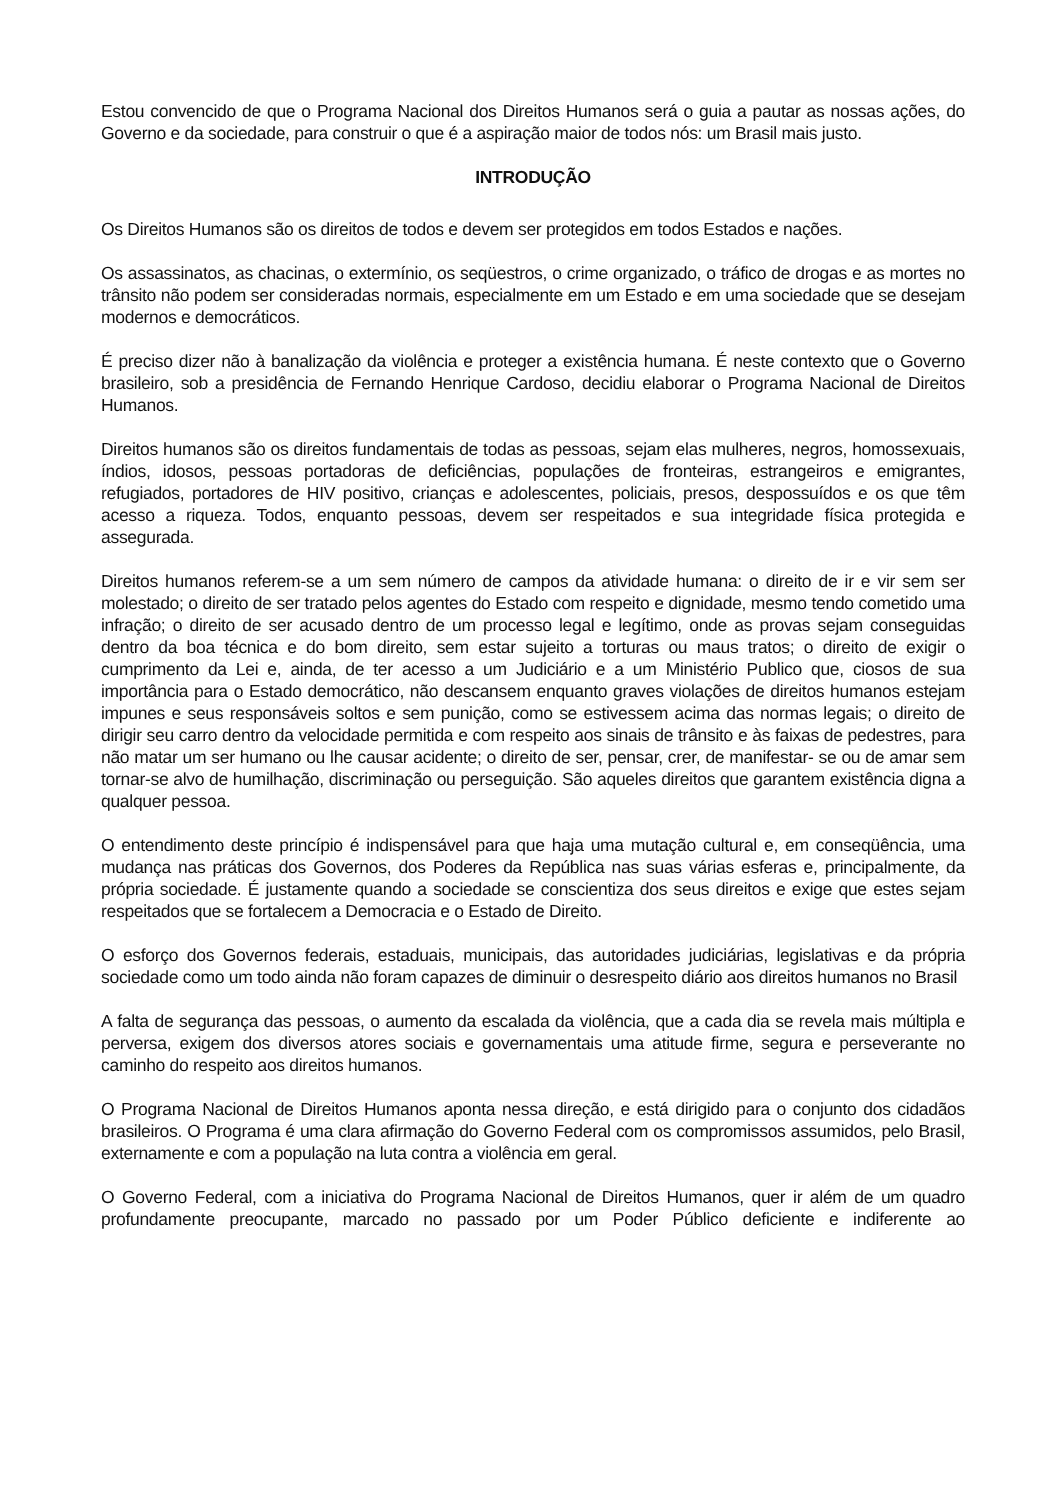Estou convencido de que o Programa Nacional dos Direitos Humanos será o guia a pautar as nossas ações, do Governo e da sociedade, para construir o que é a aspiração maior de todos nós: um Brasil mais justo.
INTRODUÇÃO
Os Direitos Humanos são os direitos de todos e devem ser protegidos em todos Estados e nações.
Os assassinatos, as chacinas, o extermínio, os seqüestros, o crime organizado, o tráfico de drogas e as mortes no trânsito não podem ser consideradas normais, especialmente em um Estado e em uma sociedade que se desejam modernos e democráticos.
É preciso dizer não à banalização da violência e proteger a existência humana. É neste contexto que o Governo brasileiro, sob a presidência de Fernando Henrique Cardoso, decidiu elaborar o Programa Nacional de Direitos Humanos.
Direitos humanos são os direitos fundamentais de todas as pessoas, sejam elas mulheres, negros, homossexuais, índios, idosos, pessoas portadoras de deficiências, populações de fronteiras, estrangeiros e emigrantes, refugiados, portadores de HIV positivo, crianças e adolescentes, policiais, presos, despossuídos e os que têm acesso a riqueza. Todos, enquanto pessoas, devem ser respeitados e sua integridade física protegida e assegurada.
Direitos humanos referem-se a um sem número de campos da atividade humana: o direito de ir e vir sem ser molestado; o direito de ser tratado pelos agentes do Estado com respeito e dignidade, mesmo tendo cometido uma infração; o direito de ser acusado dentro de um processo legal e legítimo, onde as provas sejam conseguidas dentro da boa técnica e do bom direito, sem estar sujeito a torturas ou maus tratos; o direito de exigir o cumprimento da Lei e, ainda, de ter acesso a um Judiciário e a um Ministério Publico que, ciosos de sua importância para o Estado democrático, não descansem enquanto graves violações de direitos humanos estejam impunes e seus responsáveis soltos e sem punição, como se estivessem acima das normas legais; o direito de dirigir seu carro dentro da velocidade permitida e com respeito aos sinais de trânsito e às faixas de pedestres, para não matar um ser humano ou lhe causar acidente; o direito de ser, pensar, crer, de manifestar- se ou de amar sem tornar-se alvo de humilhação, discriminação ou perseguição. São aqueles direitos que garantem existência digna a qualquer pessoa.
O entendimento deste princípio é indispensável para que haja uma mutação cultural e, em conseqüência, uma mudança nas práticas dos Governos, dos Poderes da República nas suas várias esferas e, principalmente, da própria sociedade. É justamente quando a sociedade se conscientiza dos seus direitos e exige que estes sejam respeitados que se fortalecem a Democracia e o Estado de Direito.
O esforço dos Governos federais, estaduais, municipais, das autoridades judiciárias, legislativas e da própria sociedade como um todo ainda não foram capazes de diminuir o desrespeito diário aos direitos humanos no Brasil
A falta de segurança das pessoas, o aumento da escalada da violência, que a cada dia se revela mais múltipla e perversa, exigem dos diversos atores sociais e governamentais uma atitude firme, segura e perseverante no caminho do respeito aos direitos humanos.
O Programa Nacional de Direitos Humanos aponta nessa direção, e está dirigido para o conjunto dos cidadãos brasileiros. O Programa é uma clara afirmação do Governo Federal com os compromissos assumidos, pelo Brasil, externamente e com a população na luta contra a violência em geral.
O Governo Federal, com a iniciativa do Programa Nacional de Direitos Humanos, quer ir além de um quadro profundamente preocupante, marcado no passado por um Poder Público deficiente e indiferente ao